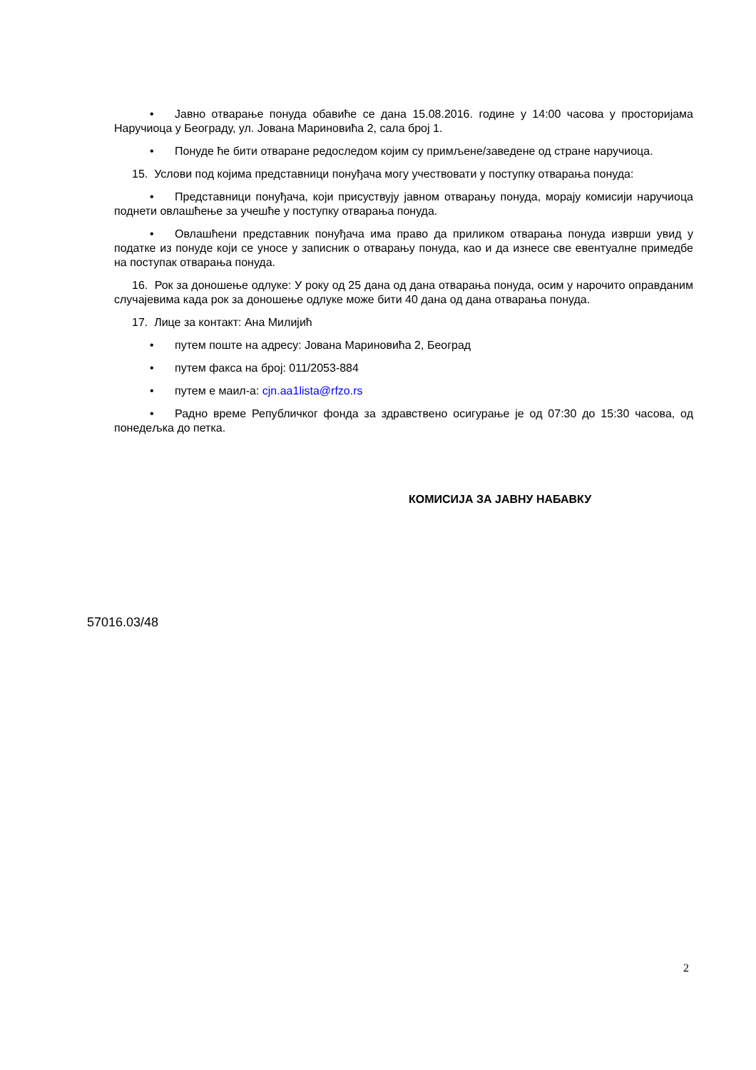• Јавно отварање понуда обавиће се дана 15.08.2016. године у 14:00 часова у просторијама Наручиоца у Београду, ул. Јована Мариновића 2, сала број 1.
• Понуде ће бити отваране редоследом којим су примљене/заведене од стране наручиоца.
15. Услови под којима представници понуђача могу учествовати у поступку отварања понуда:
• Представници понуђача, који присуствују јавном отварању понуда, морају комисији наручиоца поднети овлашћење за учешће у поступку отварања понуда.
• Овлашћени представник понуђача има право да приликом отварања понуда изврши увид у податке из понуде који се уносе у записник о отварању понуда, као и да изнесе све евентуалне примедбе на поступак отварања понуда.
16. Рок за доношење одлуке: У року од 25 дана од дана отварања понуда, осим у нарочито оправданим случајевима када рок за доношење одлуке може бити 40 дана од дана отварања понуда.
17. Лице за контакт: Ана Милијић
• путем поште на адресу: Јована Мариновића 2, Београд
• путем факса на број: 011/2053-884
• путем е маил-а: cjn.aa1lista@rfzo.rs
• Радно време Републичког фонда за здравствено осигурање је од 07:30 до 15:30 часова, од понедељка до петка.
КОМИСИЈА ЗА ЈАВНУ НАБАВКУ
57016.03/48
2